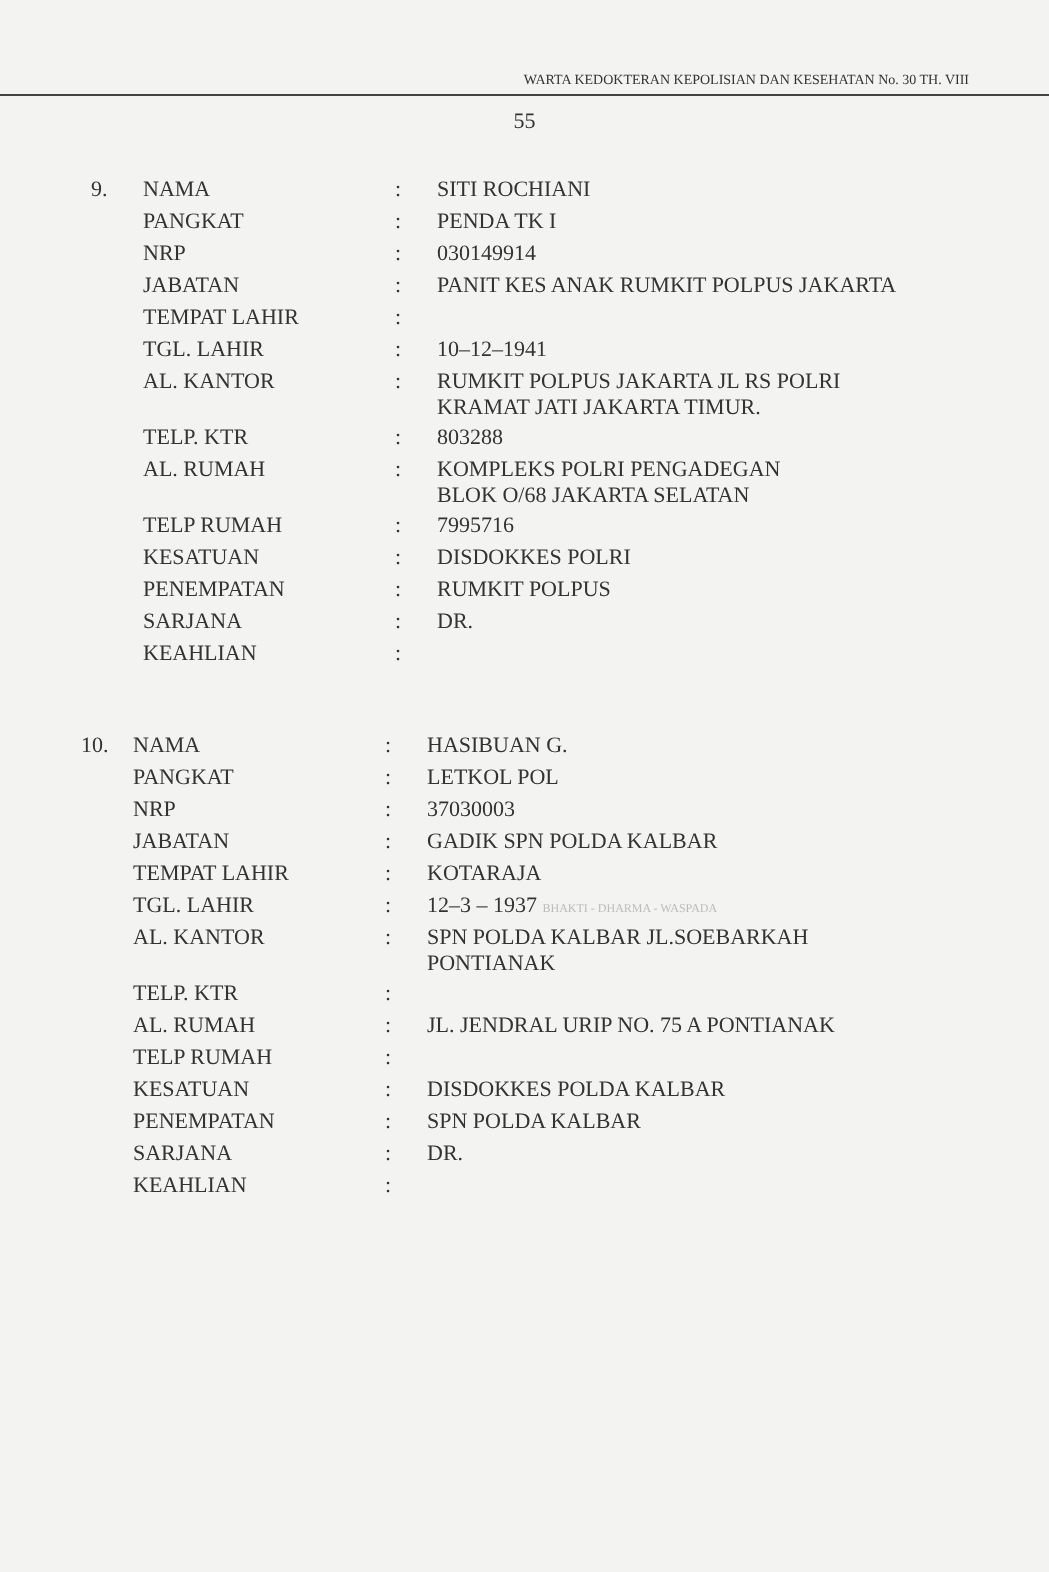WARTA KEDOKTERAN KEPOLISIAN DAN KESEHATAN No. 30 TH. VIII
55
| 9. | NAMA | : | SITI ROCHIANI |
| | PANGKAT | : | PENDA TK I |
| | NRP | : | 030149914 |
| | JABATAN | : | PANIT KES ANAK RUMKIT POLPUS JAKARTA |
| | TEMPAT LAHIR | : | |
| | TGL. LAHIR | : | 10–12–1941 |
| | AL. KANTOR | : | RUMKIT POLPUS JAKARTA JL RS POLRI KRAMAT JATI JAKARTA TIMUR. |
| | TELP. KTR | : | 803288 |
| | AL. RUMAH | : | KOMPLEKS POLRI PENGADEGAN BLOK O/68 JAKARTA SELATAN |
| | TELP RUMAH | : | 7995716 |
| | KESATUAN | : | DISDOKKES POLRI |
| | PENEMPATAN | : | RUMKIT POLPUS |
| | SARJANA | : | DR. |
| | KEAHLIAN | : | |
| 10. | NAMA | : | HASIBUAN G. |
| | PANGKAT | : | LETKOL POL |
| | NRP | : | 37030003 |
| | JABATAN | : | GADIK SPN POLDA KALBAR |
| | TEMPAT LAHIR | : | KOTARAJA |
| | TGL. LAHIR | : | 12–3 – 1937 BHAKTI - DHARMA - WASPADA |
| | AL. KANTOR | : | SPN POLDA KALBAR JL.SOEBARKAH PONTIANAK |
| | TELP. KTR | : | |
| | AL. RUMAH | : | JL. JENDRAL URIP NO. 75 A PONTIANAK |
| | TELP RUMAH | : | |
| | KESATUAN | : | DISDOKKES POLDA KALBAR |
| | PENEMPATAN | : | SPN POLDA KALBAR |
| | SARJANA | : | DR. |
| | KEAHLIAN | : | |